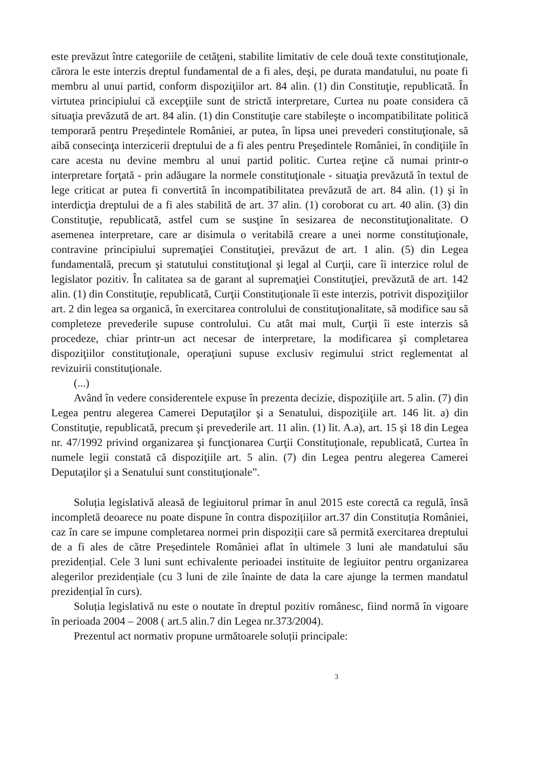este prevăzut între categoriile de cetăţeni, stabilite limitativ de cele două texte constituţionale, cărora le este interzis dreptul fundamental de a fi ales, deşi, pe durata mandatului, nu poate fi membru al unui partid, conform dispoziţiilor art. 84 alin. (1) din Constituţie, republicată. În virtutea principiului că excepţiile sunt de strictă interpretare, Curtea nu poate considera că situaţia prevăzută de art. 84 alin. (1) din Constituţie care stabileşte o incompatibilitate politică temporară pentru Preşedintele României, ar putea, în lipsa unei prevederi constituţionale, să aibă consecinţa interzicerii dreptului de a fi ales pentru Preşedintele României, în condiţiile în care acesta nu devine membru al unui partid politic. Curtea reţine că numai printr-o interpretare forţată - prin adăugare la normele constituţionale - situaţia prevăzută în textul de lege criticat ar putea fi convertită în incompatibilitatea prevăzută de art. 84 alin. (1) şi în interdicţia dreptului de a fi ales stabilită de art. 37 alin. (1) coroborat cu art. 40 alin. (3) din Constituţie, republicată, astfel cum se susţine în sesizarea de neconstituţionalitate. O asemenea interpretare, care ar disimula o veritabilă creare a unei norme constituţionale, contravine principiului supremaţiei Constituţiei, prevăzut de art. 1 alin. (5) din Legea fundamentală, precum şi statutului constituţional şi legal al Curţii, care îi interzice rolul de legislator pozitiv. În calitatea sa de garant al supremaţiei Constituţiei, prevăzută de art. 142 alin. (1) din Constituţie, republicată, Curţii Constituţionale îi este interzis, potrivit dispoziţiilor art. 2 din legea sa organică, în exercitarea controlului de constituţionalitate, să modifice sau să completeze prevederile supuse controlului. Cu atât mai mult, Curţii îi este interzis să procedeze, chiar printr-un act necesar de interpretare, la modificarea şi completarea dispoziţiilor constituţionale, operaţiuni supuse exclusiv regimului strict reglementat al revizuirii constituţionale.
(...)
Având în vedere considerentele expuse în prezenta decizie, dispoziţiile art. 5 alin. (7) din Legea pentru alegerea Camerei Deputaţilor şi a Senatului, dispoziţiile art. 146 lit. a) din Constituţie, republicată, precum şi prevederile art. 11 alin. (1) lit. A.a), art. 15 şi 18 din Legea nr. 47/1992 privind organizarea şi funcţionarea Curţii Constituţionale, republicată, Curtea în numele legii constată că dispoziţiile art. 5 alin. (7) din Legea pentru alegerea Camerei Deputaţilor şi a Senatului sunt constituţionale”.
Soluția legislativă aleasă de legiuitorul primar în anul 2015 este corectă ca regulă, însă incompletă deoarece nu poate dispune în contra dispozițiilor art.37 din Constituția României, caz în care se impune completarea normei prin dispoziții care să permită exercitarea dreptului de a fi ales de către Președintele României aflat în ultimele 3 luni ale mandatului său prezidențial. Cele 3 luni sunt echivalente perioadei instituite de legiuitor pentru organizarea alegerilor prezidențiale (cu 3 luni de zile înainte de data la care ajunge la termen mandatul prezidențial în curs).
Soluția legislativă nu este o noutate în dreptul pozitiv românesc, fiind normă în vigoare în perioada 2004 – 2008 ( art.5 alin.7 din Legea nr.373/2004).
Prezentul act normativ propune următoarele soluții principale:
3